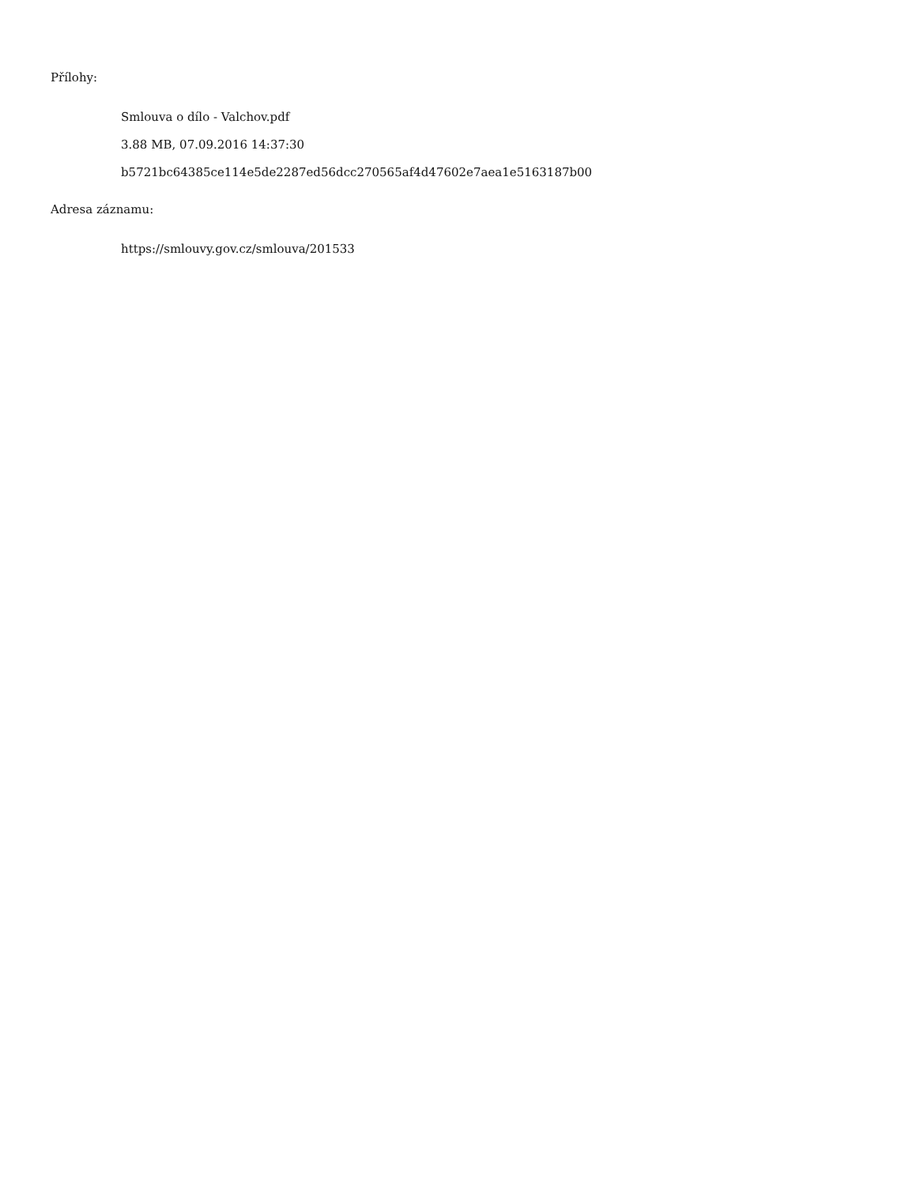Přílohy:
Smlouva o dílo - Valchov.pdf
3.88 MB, 07.09.2016 14:37:30
b5721bc64385ce114e5de2287ed56dcc270565af4d47602e7aea1e5163187b00
Adresa záznamu:
https://smlouvy.gov.cz/smlouva/201533